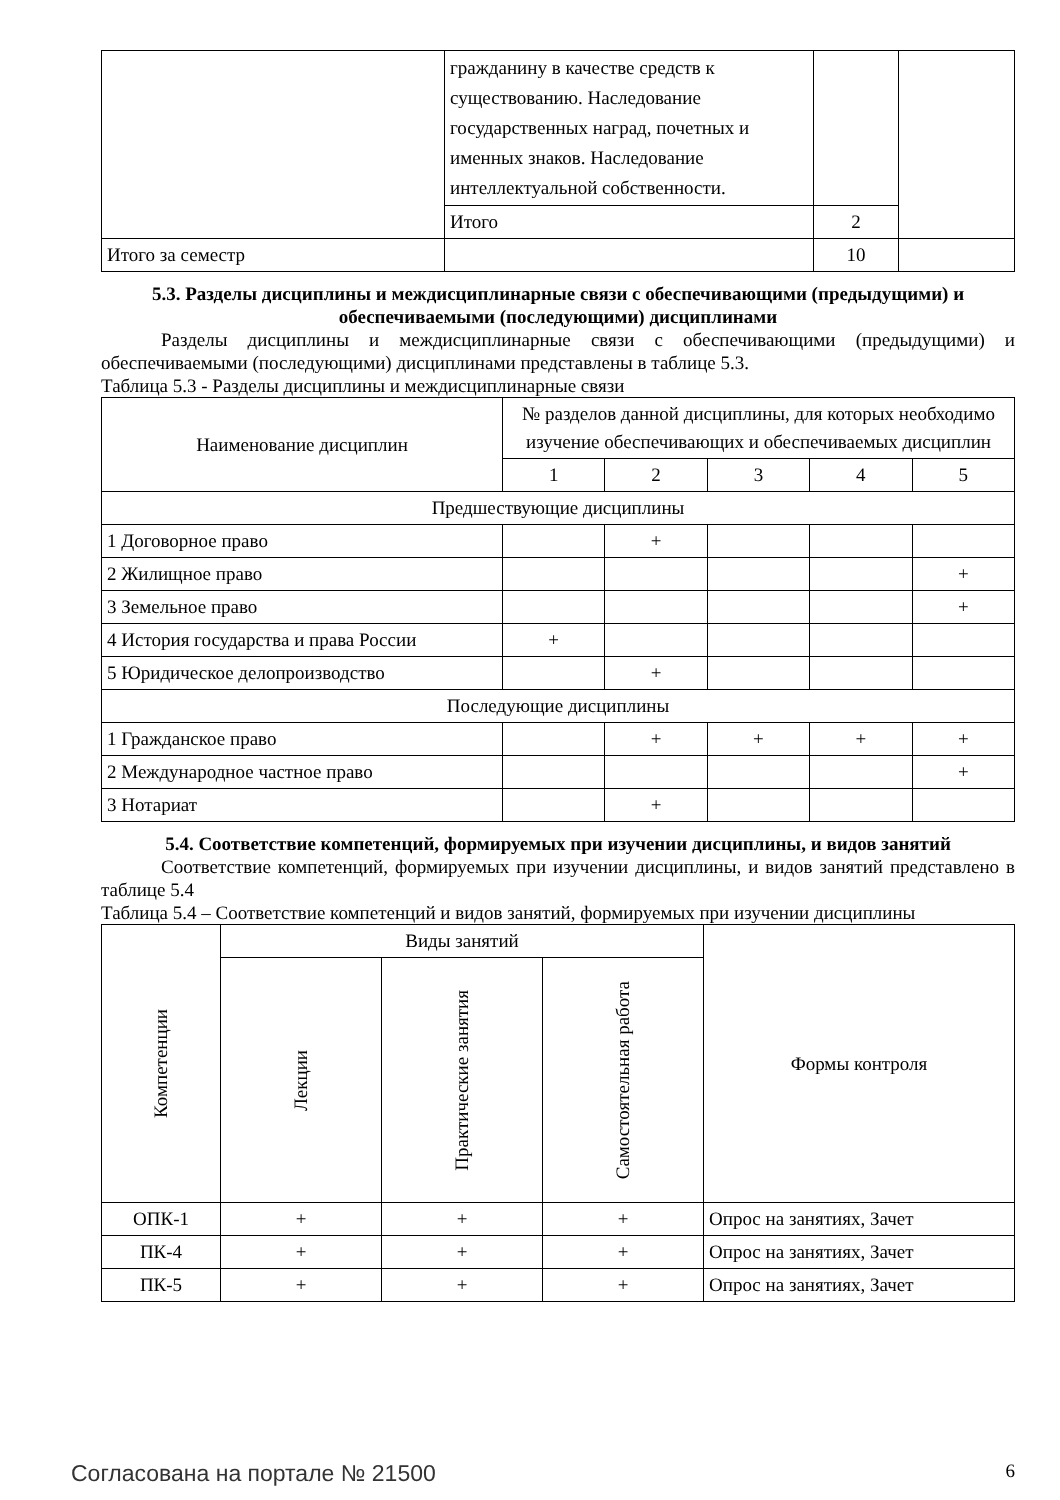| | гражданину в качестве средств к существованию. Наследование государственных наград, почетных и именных знаков. Наследование интеллектуальной собственности. | | |
| | Итого | 2 | |
| Итого за семестр | | 10 | |
5.3. Разделы дисциплины и междисциплинарные связи с обеспечивающими (предыдущими) и обеспечиваемыми (последующими) дисциплинами
Разделы дисциплины и междисциплинарные связи с обеспечивающими (предыдущими) и обеспечиваемыми (последующими) дисциплинами представлены в таблице 5.3.
Таблица 5.3 - Разделы дисциплины и междисциплинарные связи
| Наименование дисциплин | № разделов данной дисциплины, для которых необходимо изучение обеспечивающих и обеспечиваемых дисциплин | | | | |
| --- | --- | --- | --- | --- | --- |
| | 1 | 2 | 3 | 4 | 5 |
| Предшествующие дисциплины | | | | | |
| 1 Договорное право | | + | | | |
| 2 Жилищное право | | | | | + |
| 3 Земельное право | | | | | + |
| 4 История государства и права России | + | | | | |
| 5 Юридическое делопроизводство | | + | | | |
| Последующие дисциплины | | | | | |
| 1 Гражданское право | | + | + | + | + |
| 2 Международное частное право | | | | | + |
| 3 Нотариат | | + | | | |
5.4. Соответствие компетенций, формируемых при изучении дисциплины, и видов занятий
Соответствие компетенций, формируемых при изучении дисциплины, и видов занятий представлено в таблице 5.4
Таблица 5.4 – Соответствие компетенций и видов занятий, формируемых при изучении дисциплины
| Компетенции | Виды занятий | | | Формы контроля |
| --- | --- | --- | --- | --- |
| | Лекции | Практические занятия | Самостоятельная работа | |
| ОПК-1 | + | + | + | Опрос на занятиях, Зачет |
| ПК-4 | + | + | + | Опрос на занятиях, Зачет |
| ПК-5 | + | + | + | Опрос на занятиях, Зачет |
Согласована на портале № 21500 6